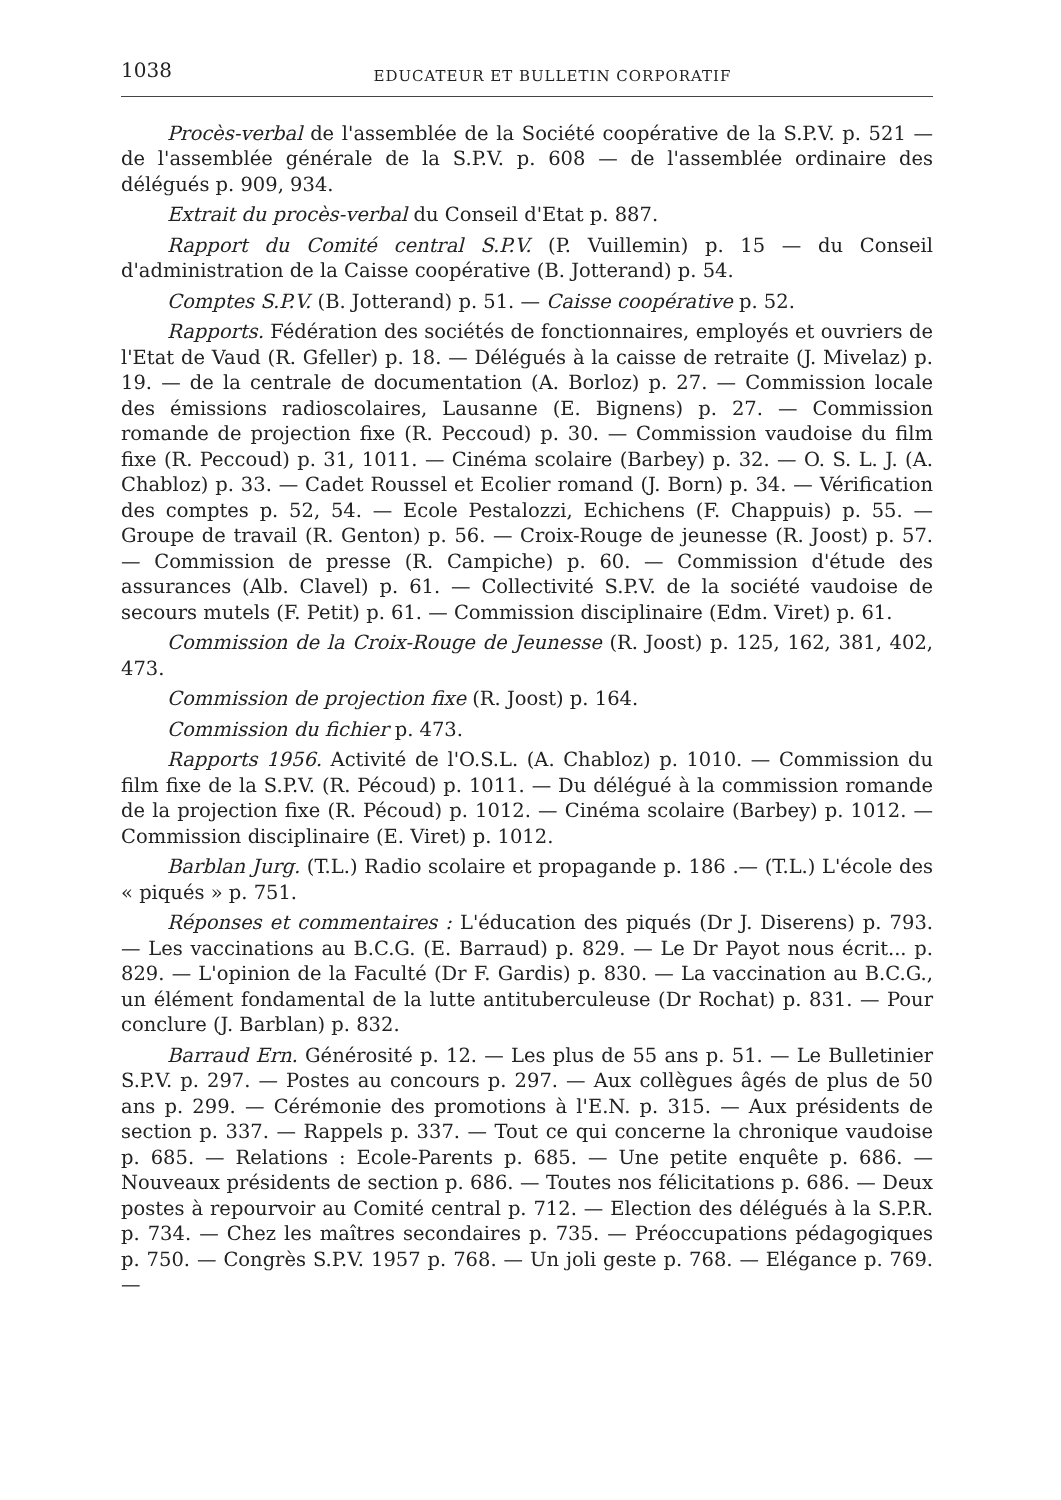1038 EDUCATEUR ET BULLETIN CORPORATIF
Procès-verbal de l'assemblée de la Société coopérative de la S.P.V. p. 521 — de l'assemblée générale de la S.P.V. p. 608 — de l'assemblée ordinaire des délégués p. 909, 934.
Extrait du procès-verbal du Conseil d'Etat p. 887.
Rapport du Comité central S.P.V. (P. Vuillemin) p. 15 — du Conseil d'administration de la Caisse coopérative (B. Jotterand) p. 54.
Comptes S.P.V. (B. Jotterand) p. 51. — Caisse coopérative p. 52.
Rapports. Fédération des sociétés de fonctionnaires, employés et ouvriers de l'Etat de Vaud (R. Gfeller) p. 18. — Délégués à la caisse de retraite (J. Mivelaz) p. 19. — de la centrale de documentation (A. Borloz) p. 27. — Commission locale des émissions radioscolaires, Lausanne (E. Bignens) p. 27. — Commission romande de projection fixe (R. Peccoud) p. 30. — Commission vaudoise du film fixe (R. Peccoud) p. 31, 1011. — Cinéma scolaire (Barbey) p. 32. — O. S. L. J. (A. Chabloz) p. 33. — Cadet Roussel et Ecolier romand (J. Born) p. 34. — Vérification des comptes p. 52, 54. — Ecole Pestalozzi, Echichens (F. Chappuis) p. 55. — Groupe de travail (R. Genton) p. 56. — Croix-Rouge de jeunesse (R. Joost) p. 57. — Commission de presse (R. Campiche) p. 60. — Commission d'étude des assurances (Alb. Clavel) p. 61. — Collectivité S.P.V. de la société vaudoise de secours mutels (F. Petit) p. 61. — Commission disciplinaire (Edm. Viret) p. 61.
Commission de la Croix-Rouge de Jeunesse (R. Joost) p. 125, 162, 381, 402, 473.
Commission de projection fixe (R. Joost) p. 164.
Commission du fichier p. 473.
Rapports 1956. Activité de l'O.S.L. (A. Chabloz) p. 1010. — Commission du film fixe de la S.P.V. (R. Pécoud) p. 1011. — Du délégué à la commission romande de la projection fixe (R. Pécoud) p. 1012. — Cinéma scolaire (Barbey) p. 1012. — Commission disciplinaire (E. Viret) p. 1012.
Barblan Jurg. (T.L.) Radio scolaire et propagande p. 186 .— (T.L.) L'école des « piqués » p. 751.
Réponses et commentaires : L'éducation des piqués (Dr J. Diserens) p. 793. — Les vaccinations au B.C.G. (E. Barraud) p. 829. — Le Dr Payot nous écrit... p. 829. — L'opinion de la Faculté (Dr F. Gardis) p. 830. — La vaccination au B.C.G., un élément fondamental de la lutte antituberculeuse (Dr Rochat) p. 831. — Pour conclure (J. Barblan) p. 832.
Barraud Ern. Générosité p. 12. — Les plus de 55 ans p. 51. — Le Bulletinier S.P.V. p. 297. — Postes au concours p. 297. — Aux collègues âgés de plus de 50 ans p. 299. — Cérémonie des promotions à l'E.N. p. 315. — Aux présidents de section p. 337. — Rappels p. 337. — Tout ce qui concerne la chronique vaudoise p. 685. — Relations : Ecole-Parents p. 685. — Une petite enquête p. 686. — Nouveaux présidents de section p. 686. — Toutes nos félicitations p. 686. — Deux postes à repourvoir au Comité central p. 712. — Election des délégués à la S.P.R. p. 734. — Chez les maîtres secondaires p. 735. — Préoccupations pédagogiques p. 750. — Congrès S.P.V. 1957 p. 768. — Un joli geste p. 768. — Elégance p. 769. —